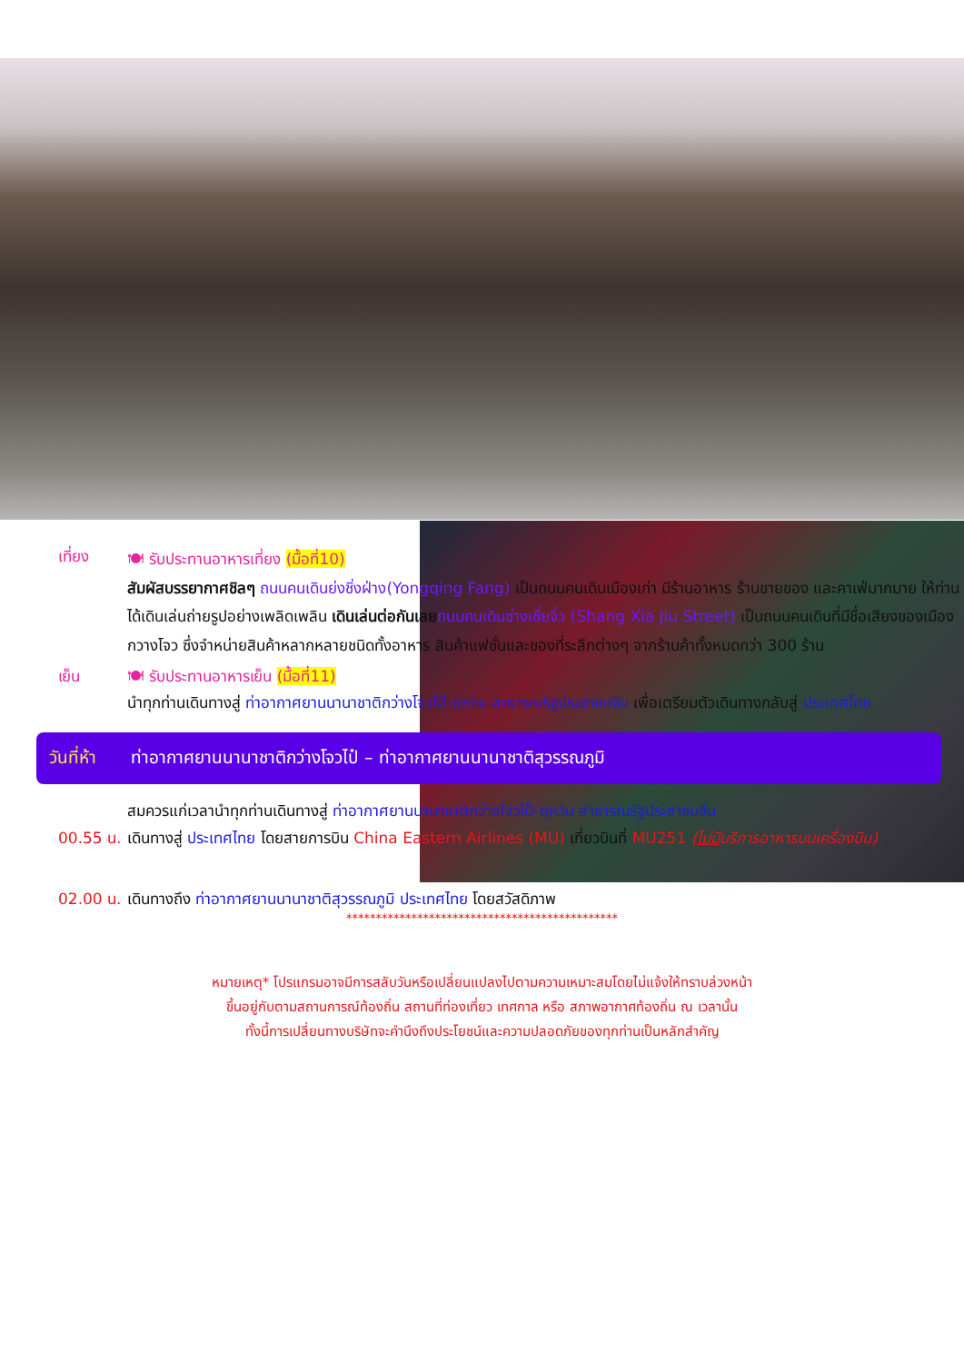เที่ยง
🍽 รับประทานอาหารเที่ยง (มื้อที่10)
สัมผัสบรรยากาศชิลๆ ถนนคนเดินย่งชิ่งฝ่าง(Yongqing Fang) เป็นถนนคนเดินเมืองเก่า มีร้านอาหาร ร้านขายของ และคาเฟ่มากมาย ให้ท่านได้เดินเล่นถ่ายรูปอย่างเพลิดเพลิน เดินเล่นต่อกันเลย ถนนคนเดินซ่างเซี่ยจิ่ว (Shang Xia Jiu Street) เป็นถนนคนเดินที่มีชื่อเสียงของเมืองกวางโจว ซึ่งจำหน่ายสินค้าหลากหลายชนิดทั้งอาหาร สินค้าแฟชั่นและของที่ระลึกต่างๆ จากร้านค้าทั้งหมดกว่า 300 ร้าน
เย็น 🍽 รับประทานอาหารเย็น (มื้อที่11)
นำทุกท่านเดินทางสู่ ท่าอากาศยานนานาชาติกว่างโจวไป๋-ยฺหวิน สาธารณรัฐประชาชนจีน เพื่อเตรียมตัวเดินทางกลับสู่ ประเทศไทย
วันที่ห้า ท่าอากาศยานนานาชาติกว่างโจวไป๋ – ท่าอากาศยานนานาชาติสุวรรณภูมิ
สมควรแก่เวลานำทุกท่านเดินทางสู่ ท่าอากาศยานนานาชาติกว่างโจวไป๋-ยฺหวิน สาธารณรัฐประชาชนจีน
00.55 น.
เดินทางสู่ ประเทศไทย โดยสายการบิน China Eastern Airlines (MU) เที่ยวบินที่ MU251 (ไม่มีบริการอาหารบนเครื่องบิน)
02.00 น.
เดินทางถึง ท่าอากาศยานนานาชาติสุวรรณภูมิ ประเทศไทย โดยสวัสดิภาพ
**********************************************
หมายเหตุ* โปรแกรมอาจมีการสลับวันหรือเปลี่ยนแปลงไปตามความเหมาะสมโดยไม่แจ้งให้ทราบล่วงหน้า
ขึ้นอยู่กับตามสถานการณ์ท้องถิ่น สถานที่ท่องเที่ยว เทศกาล หรือ สภาพอากาศท้องถิ่น ณ เวลานั้น
ทั้งนี้การเปลี่ยนทางบริษัทจะคำนึงถึงประโยชน์และความปลอดภัยของทุกท่านเป็นหลักสำคัญ